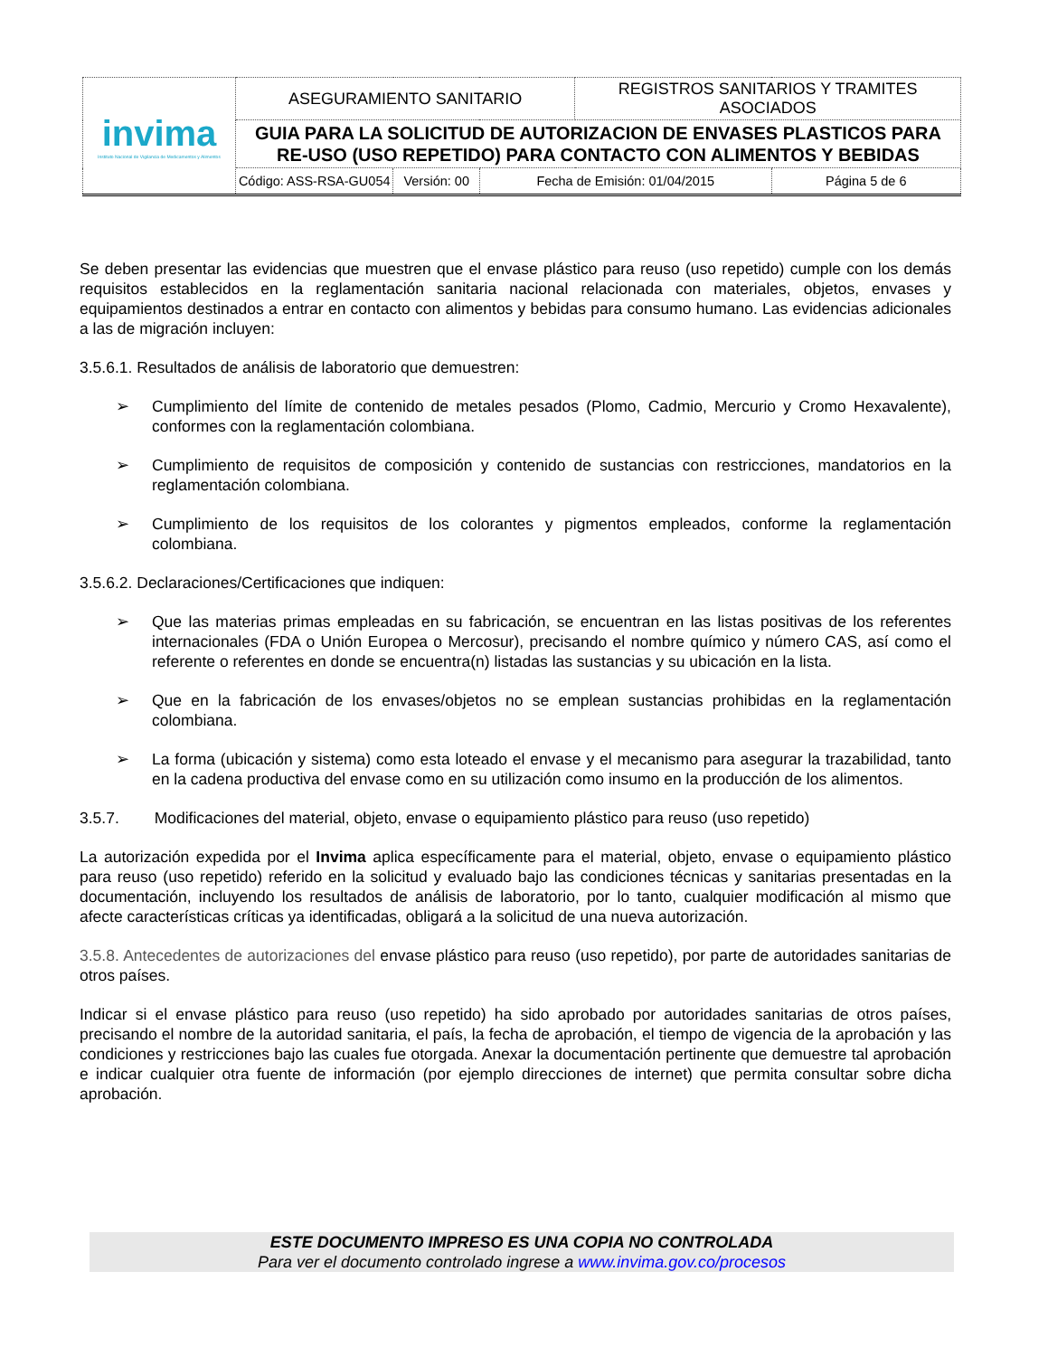| invima Instituto Nacional de Vigilancia de Medicamentos y Alimentos | ASEGURAMIENTO SANITARIO | | | REGISTROS SANITARIOS Y TRAMITES ASOCIADOS | |
| | GUIA PARA LA SOLICITUD DE AUTORIZACION DE ENVASES PLASTICOS PARA RE-USO (USO REPETIDO) PARA CONTACTO CON ALIMENTOS Y BEBIDAS | | | | |
| | Código: ASS-RSA-GU054 | Versión: 00 | Fecha de Emisión: 01/04/2015 | | Página 5 de 6 |
Se deben presentar las evidencias que muestren que el envase plástico para reuso (uso repetido) cumple con los demás requisitos establecidos en la reglamentación sanitaria nacional relacionada con materiales, objetos, envases y equipamientos destinados a entrar en contacto con alimentos y bebidas para consumo humano. Las evidencias adicionales a las de migración incluyen:
3.5.6.1. Resultados de análisis de laboratorio que demuestren:
➢ Cumplimiento del límite de contenido de metales pesados (Plomo, Cadmio, Mercurio y Cromo Hexavalente), conformes con la reglamentación colombiana.
➢ Cumplimiento de requisitos de composición y contenido de sustancias con restricciones, mandatorios en la reglamentación colombiana.
➢ Cumplimiento de los requisitos de los colorantes y pigmentos empleados, conforme la reglamentación colombiana.
3.5.6.2. Declaraciones/Certificaciones que indiquen:
➢ Que las materias primas empleadas en su fabricación, se encuentran en las listas positivas de los referentes internacionales (FDA o Unión Europea o Mercosur), precisando el nombre químico y número CAS, así como el referente o referentes en donde se encuentra(n) listadas las sustancias y su ubicación en la lista.
➢ Que en la fabricación de los envases/objetos no se emplean sustancias prohibidas en la reglamentación colombiana.
➢ La forma (ubicación y sistema) como esta loteado el envase y el mecanismo para asegurar la trazabilidad, tanto en la cadena productiva del envase como en su utilización como insumo en la producción de los alimentos.
3.5.7. Modificaciones del material, objeto, envase o equipamiento plástico para reuso (uso repetido)
La autorización expedida por el Invima aplica específicamente para el material, objeto, envase o equipamiento plástico para reuso (uso repetido) referido en la solicitud y evaluado bajo las condiciones técnicas y sanitarias presentadas en la documentación, incluyendo los resultados de análisis de laboratorio, por lo tanto, cualquier modificación al mismo que afecte características críticas ya identificadas, obligará a la solicitud de una nueva autorización.
3.5.8. Antecedentes de autorizaciones del envase plástico para reuso (uso repetido), por parte de autoridades sanitarias de otros países.
Indicar si el envase plástico para reuso (uso repetido) ha sido aprobado por autoridades sanitarias de otros países, precisando el nombre de la autoridad sanitaria, el país, la fecha de aprobación, el tiempo de vigencia de la aprobación y las condiciones y restricciones bajo las cuales fue otorgada. Anexar la documentación pertinente que demuestre tal aprobación e indicar cualquier otra fuente de información (por ejemplo direcciones de internet) que permita consultar sobre dicha aprobación.
ESTE DOCUMENTO IMPRESO ES UNA COPIA NO CONTROLADA
Para ver el documento controlado ingrese a www.invima.gov.co/procesos